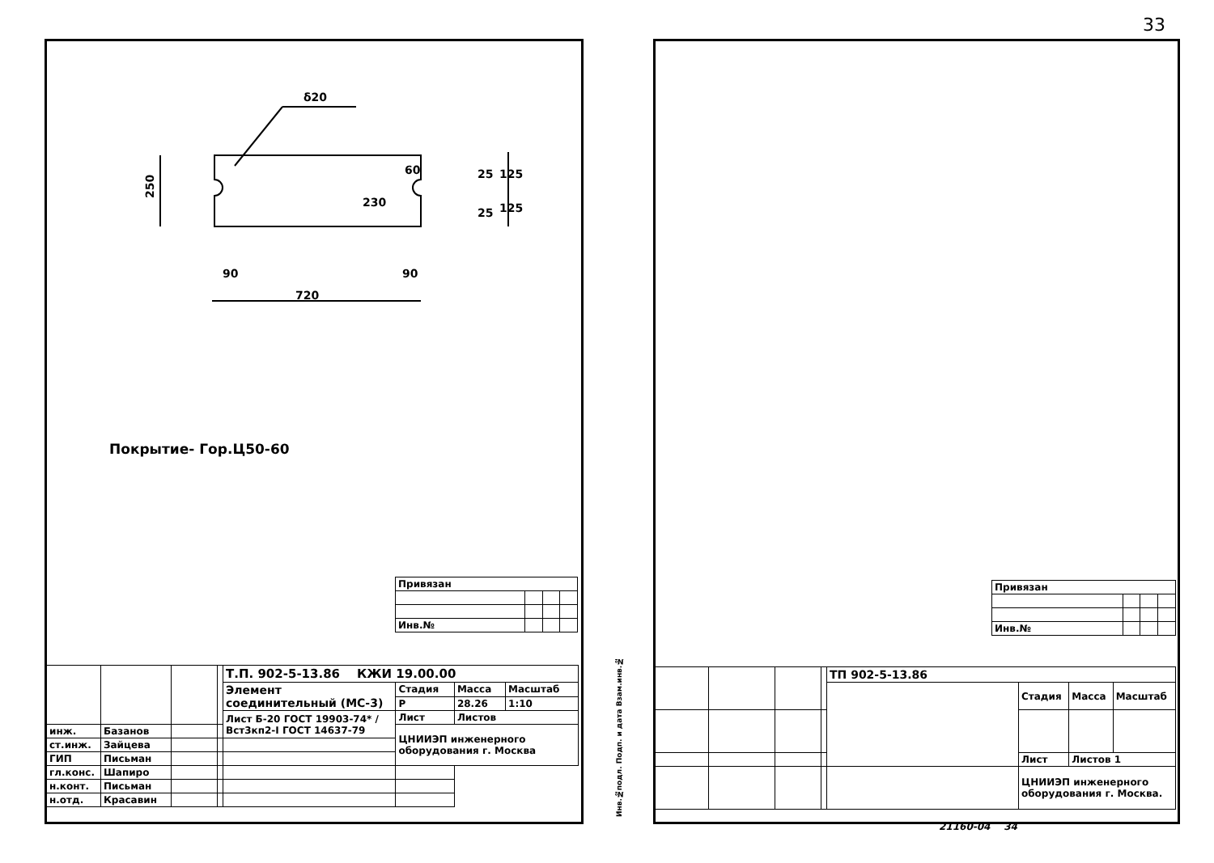33
δ20
90
90
720
60
230
250
25
25
125
125
Покрытие- Гор.Ц50-60
| Привязан | | | |
| Инв.№ | | | |
| | | | | Т.П. 902-5-13.86 КЖИ 19.00.00 | | | |
| | | | | Элемент соединительный (МС-3) | Стадия | Масса | Масштаб |
| | | | | | Р | 28.26 | 1:10 |
| | | | | Лист Б-20 ГОСТ 19903-74* / Вст3кп2-I ГОСТ 14637-79 | Лист | Листов | |
| инж. | Базанов | | | | ЦНИИЭП инженерного оборудования г. Москва | | |
| ст.инж. | Зайцева | | | | | | |
| ГИП | Письман | | | | | | |
| гл.конс. | Шапиро | | | | | | |
| н.конт. | Письман | | | | | | |
| н.отд. | Красавин | | | | | | |
Инв.№подл. Подп. и дата Взам.инв.№
| Привязан | | | |
| Инв.№ | | | |
| | | | | ТП 902-5-13.86 | | | |
| | | | | | Стадия | Масса | Масштаб |
| | | | | | Лист | Листов 1 | |
| | | | | | ЦНИИЭП инженерного оборудования г. Москва. | | |
21160-04 34